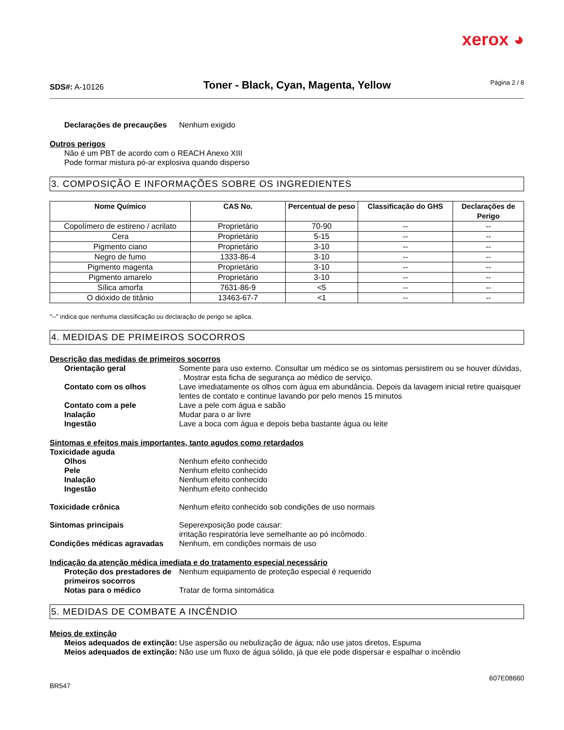xerox ◕
SDS#: A-10126
Toner - Black, Cyan, Magenta, Yellow
Página 2 / 8
Declarações de precauções Nenhum exigido
Outros perigos
Não é um PBT de acordo com o REACH Anexo XIII
Pode formar mistura pó-ar explosiva quando disperso
3. COMPOSIÇÃO E INFORMAÇÕES SOBRE OS INGREDIENTES
| Nome Químico | CAS No. | Percentual de peso | Classificação do GHS | Declarações de Perigo |
| --- | --- | --- | --- | --- |
| Copolímero de estireno / acrilato | Proprietário | 70-90 | -- | -- |
| Cera | Proprietário | 5-15 | -- | -- |
| Pigmento ciano | Proprietário | 3-10 | -- | -- |
| Negro de fumo | 1333-86-4 | 3-10 | -- | -- |
| Pigmento magenta | Proprietário | 3-10 | -- | -- |
| Pigmento amarelo | Proprietário | 3-10 | -- | -- |
| Sílica amorfa | 7631-86-9 | <5 | -- | -- |
| O dióxido de titânio | 13463-67-7 | <1 | -- | -- |
"--" indica que nenhuma classificação ou declaração de perigo se aplica.
4. MEDIDAS DE PRIMEIROS SOCORROS
Descrição das medidas de primeiros socorros
Orientação geral Somente para uso externo. Consultar um médico se os sintomas persistirem ou se houver dúvidas, . Mostrar esta ficha de segurança ao médico de serviço.
Contato com os olhos Lave imediatamente os olhos com água em abundância. Depois da lavagem inicial retire quaisquer lentes de contato e continue lavando por pelo menos 15 minutos
Contato com a pele Lave a pele com água e sabão
Inalação Mudar para o ar livre
Ingestão Lave a boca com água e depois beba bastante água ou leite
Sintomas e efeitos mais importantes, tanto agudos como retardados
Toxicidade aguda
Olhos Nenhum efeito conhecido
Pele Nenhum efeito conhecido
Inalação Nenhum efeito conhecido
Ingestão Nenhum efeito conhecido
Toxicidade crônica Nenhum efeito conhecido sob condições de uso normais
Sintomas principais Seperexposição pode causar:
irritação respiratória leve semelhante ao pó incômodo.
Condições médicas agravadas Nenhum, em condições normais de uso
Indicação da atenção médica imediata e do tratamento especial necessário
Proteção dos prestadores de primeiros socorros
Nenhum equipamento de proteção especial é requerido
Notas para o médico Tratar de forma sintomática
5. MEDIDAS DE COMBATE A INCÊNDIO
Meios de extinção
Meios adequados de extinção:
Use aspersão ou nebulização de água; não use jatos diretos, Espuma
Meios adequados de extinção:
Não use um fluxo de água sólido, já que ele pode dispersar e espalhar o incêndio
607E08660
BR547